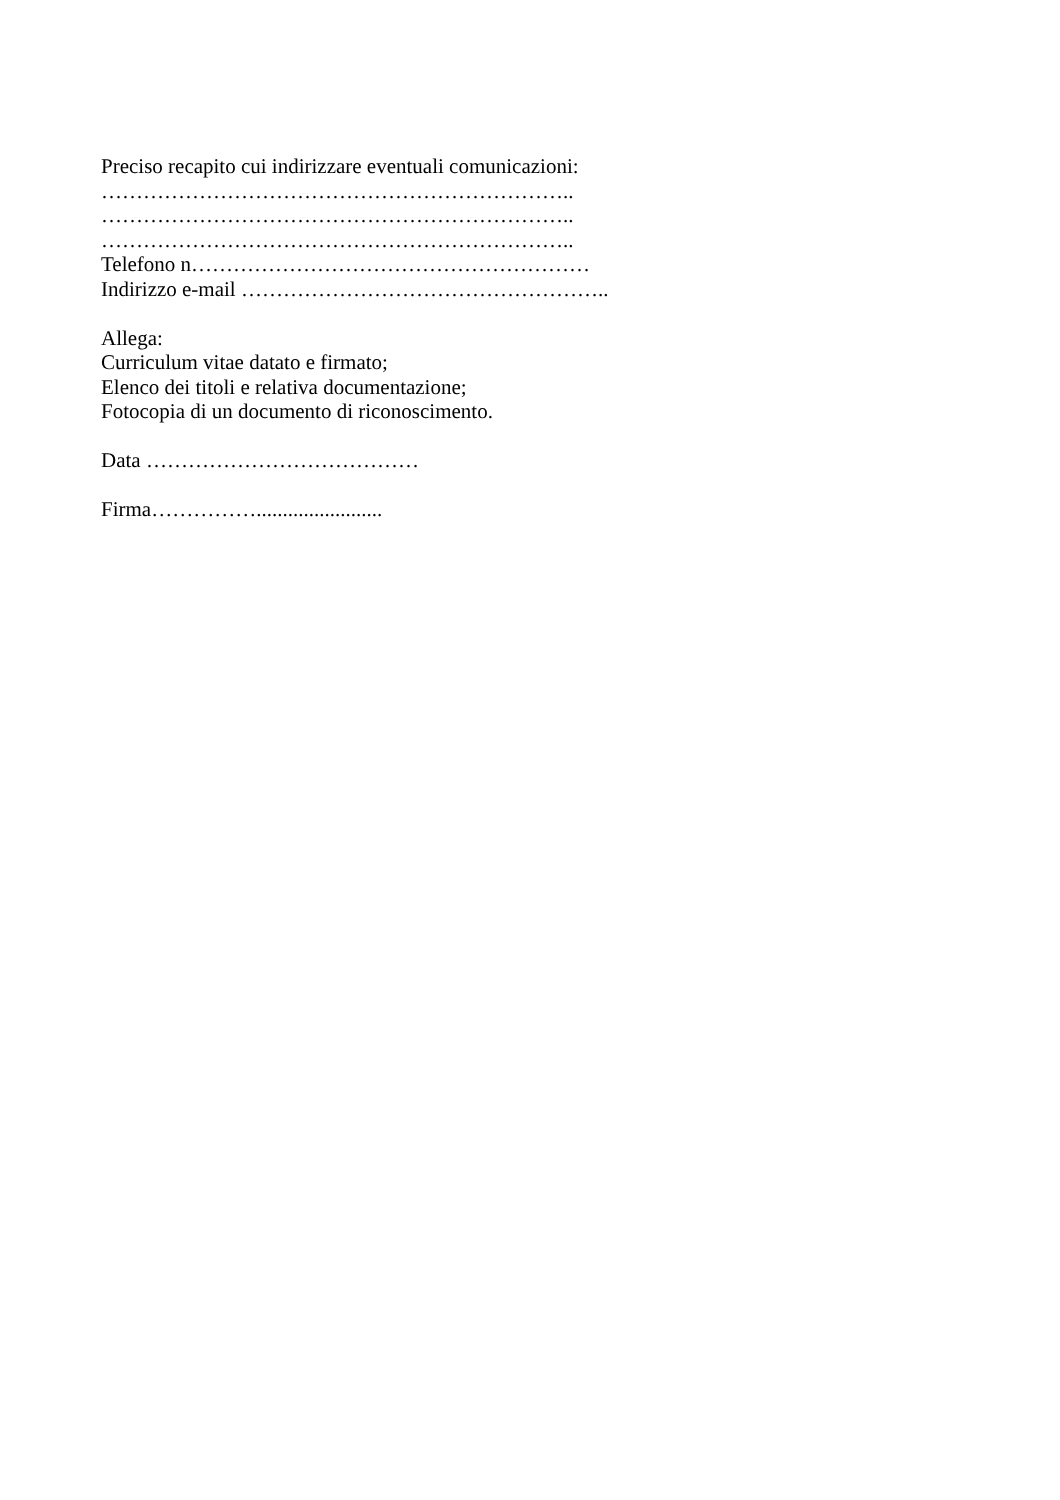Preciso recapito cui indirizzare eventuali comunicazioni:
…………………………………………………………..
…………………………………………………………..
…………………………………………………………..
Telefono n…………………………………………………
Indirizzo e-mail ……………………………………………..
Allega:
Curriculum vitae datato e firmato;
Elenco dei titoli e relativa documentazione;
Fotocopia di un documento di riconoscimento.
Data …………………………………
Firma……………........................